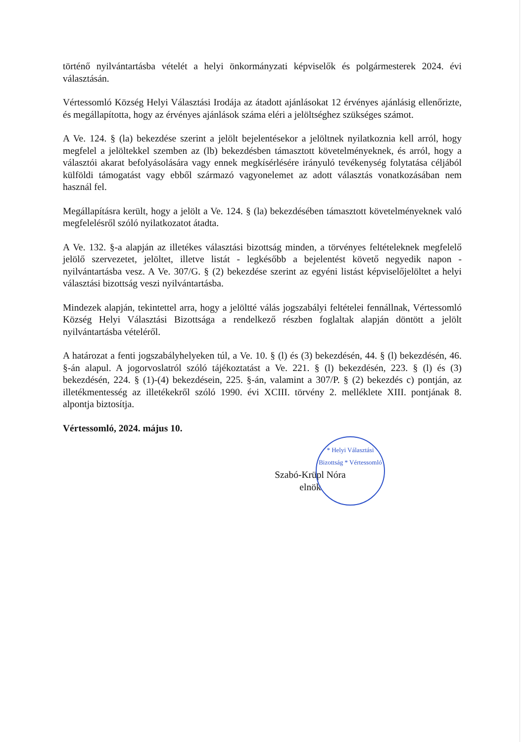történő nyilvántartásba vételét a helyi önkormányzati képviselők és polgármesterek 2024. évi választásán.
Vértessomló Község Helyi Választási Irodája az átadott ajánlásokat 12 érvényes ajánlásig ellenőrizte, és megállapította, hogy az érvényes ajánlások száma eléri a jelöltséghez szükséges számot.
A Ve. 124. § (la) bekezdése szerint a jelölt bejelentésekor a jelöltnek nyilatkoznia kell arról, hogy megfelel a jelöltekkel szemben az (lb) bekezdésben támasztott követelményeknek, és arról, hogy a választói akarat befolyásolására vagy ennek megkísérlésére irányuló tevékenység folytatása céljából külföldi támogatást vagy ebből származó vagyonelemet az adott választás vonatkozásában nem használ fel.
Megállapításra került, hogy a jelölt a Ve. 124. § (la) bekezdésében támasztott követelményeknek való megfelelésről szóló nyilatkozatot átadta.
A Ve. 132. §-a alapján az illetékes választási bizottság minden, a törvényes feltételeknek megfelelő jelölő szervezetet, jelöltet, illetve listát - legkésőbb a bejelentést követő negyedik napon - nyilvántartásba vesz. A Ve. 307/G. § (2) bekezdése szerint az egyéni listást képviselőjelöltet a helyi választási bizottság veszi nyilvántartásba.
Mindezek alapján, tekintettel arra, hogy a jelöltté válás jogszabályi feltételei fennállnak, Vértessomló Község Helyi Választási Bizottsága a rendelkező részben foglaltak alapján döntött a jelölt nyilvántartásba vételéről.
A határozat a fenti jogszabályhelyeken túl, a Ve. 10. § (l) és (3) bekezdésén, 44. § (l) bekezdésén, 46. §-án alapul. A jogorvoslatról szóló tájékoztatást a Ve. 221. § (l) bekezdésén, 223. § (l) és (3) bekezdésén, 224. § (1)-(4) bekezdésein, 225. §-án, valamint a 307/P. § (2) bekezdés c) pontján, az illetékmentesség az illetékekről szóló 1990. évi XCIII. törvény 2. melléklete XIII. pontjának 8. alpontja biztosítja.
Vértessomló, 2024. május 10.
Szabó-Krüpl Nóra
elnök
* Helyi Választási Bizottság * Vértessomló